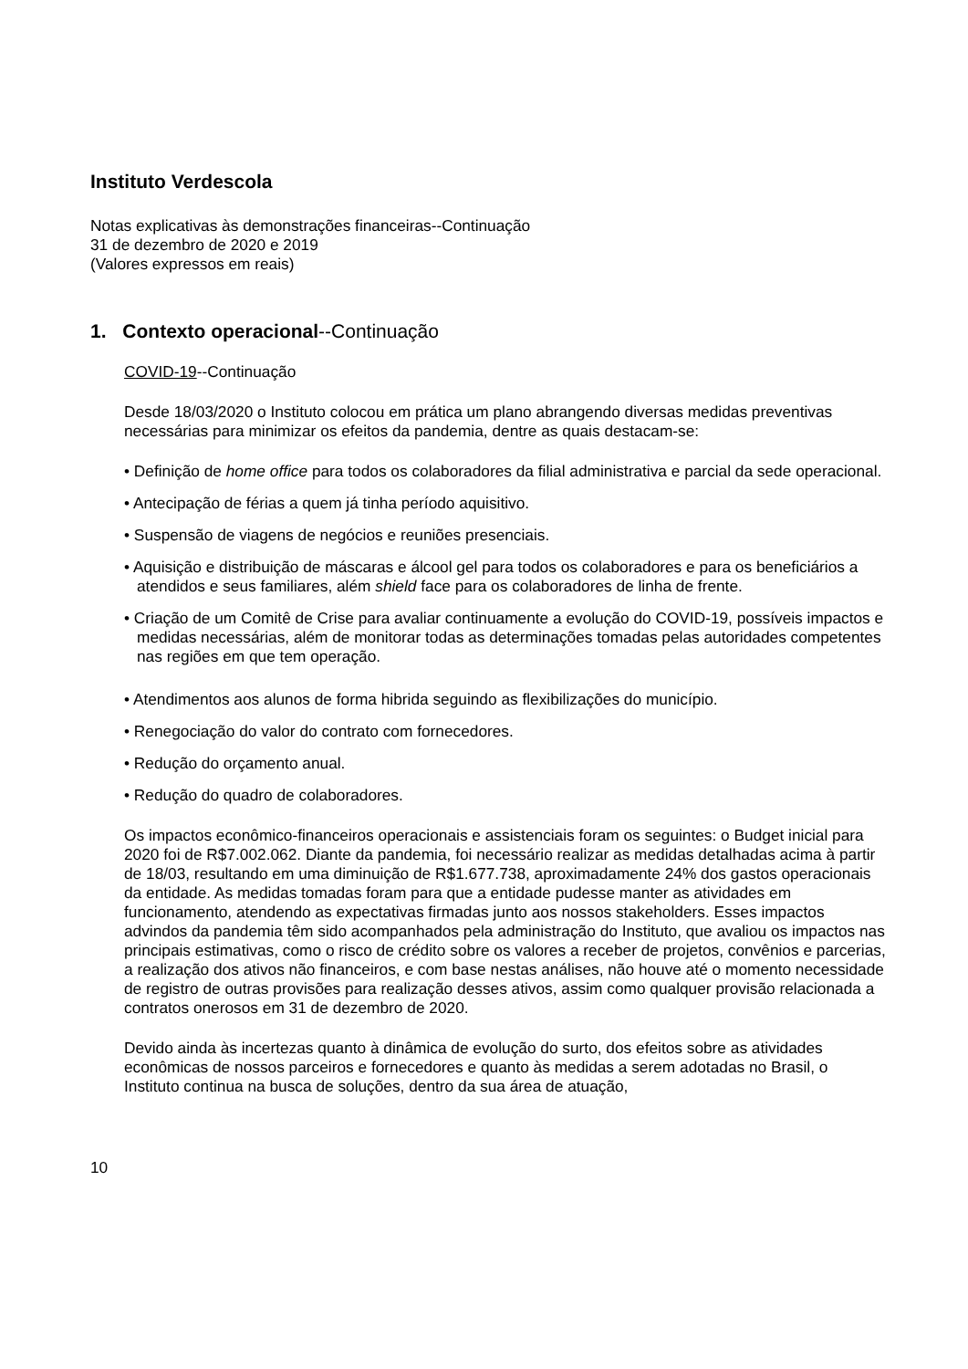Instituto Verdescola
Notas explicativas às demonstrações financeiras--Continuação
31 de dezembro de 2020 e 2019
(Valores expressos em reais)
1. Contexto operacional--Continuação
COVID-19--Continuação
Desde 18/03/2020 o Instituto colocou em prática um plano abrangendo diversas medidas preventivas necessárias para minimizar os efeitos da pandemia, dentre as quais destacam-se:
• Definição de home office para todos os colaboradores da filial administrativa e parcial da sede operacional.
• Antecipação de férias a quem já tinha período aquisitivo.
• Suspensão de viagens de negócios e reuniões presenciais.
• Aquisição e distribuição de máscaras e álcool gel para todos os colaboradores e para os beneficiários a atendidos e seus familiares, além shield face para os colaboradores de linha de frente.
• Criação de um Comitê de Crise para avaliar continuamente a evolução do COVID-19, possíveis impactos e medidas necessárias, além de monitorar todas as determinações tomadas pelas autoridades competentes nas regiões em que tem operação.
• Atendimentos aos alunos de forma hibrida seguindo as flexibilizações do município.
• Renegociação do valor do contrato com fornecedores.
• Redução do orçamento anual.
• Redução do quadro de colaboradores.
Os impactos econômico-financeiros operacionais e assistenciais foram os seguintes: o Budget inicial para 2020 foi de R$7.002.062. Diante da pandemia, foi necessário realizar as medidas detalhadas acima à partir de 18/03, resultando em uma diminuição de R$1.677.738, aproximadamente 24% dos gastos operacionais da entidade. As medidas tomadas foram para que a entidade pudesse manter as atividades em funcionamento, atendendo as expectativas firmadas junto aos nossos stakeholders. Esses impactos advindos da pandemia têm sido acompanhados pela administração do Instituto, que avaliou os impactos nas principais estimativas, como o risco de crédito sobre os valores a receber de projetos, convênios e parcerias, a realização dos ativos não financeiros, e com base nestas análises, não houve até o momento necessidade de registro de outras provisões para realização desses ativos, assim como qualquer provisão relacionada a contratos onerosos em 31 de dezembro de 2020.
Devido ainda às incertezas quanto à dinâmica de evolução do surto, dos efeitos sobre as atividades econômicas de nossos parceiros e fornecedores e quanto às medidas a serem adotadas no Brasil, o Instituto continua na busca de soluções, dentro da sua área de atuação,
10